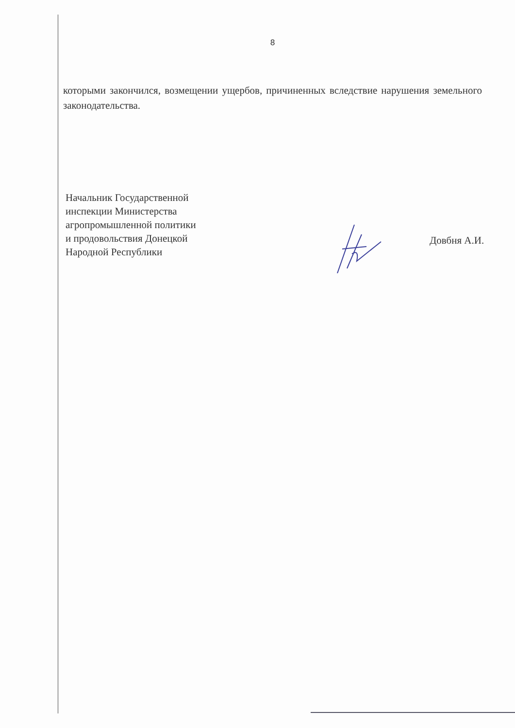8
которыми закончился, возмещении ущербов, причиненных вследствие нарушения земельного законодательства.
Начальник Государственной
инспекции Министерства
агропромышленной политики
и продовольствия Донецкой
Народной Республики
Довбня А.И.